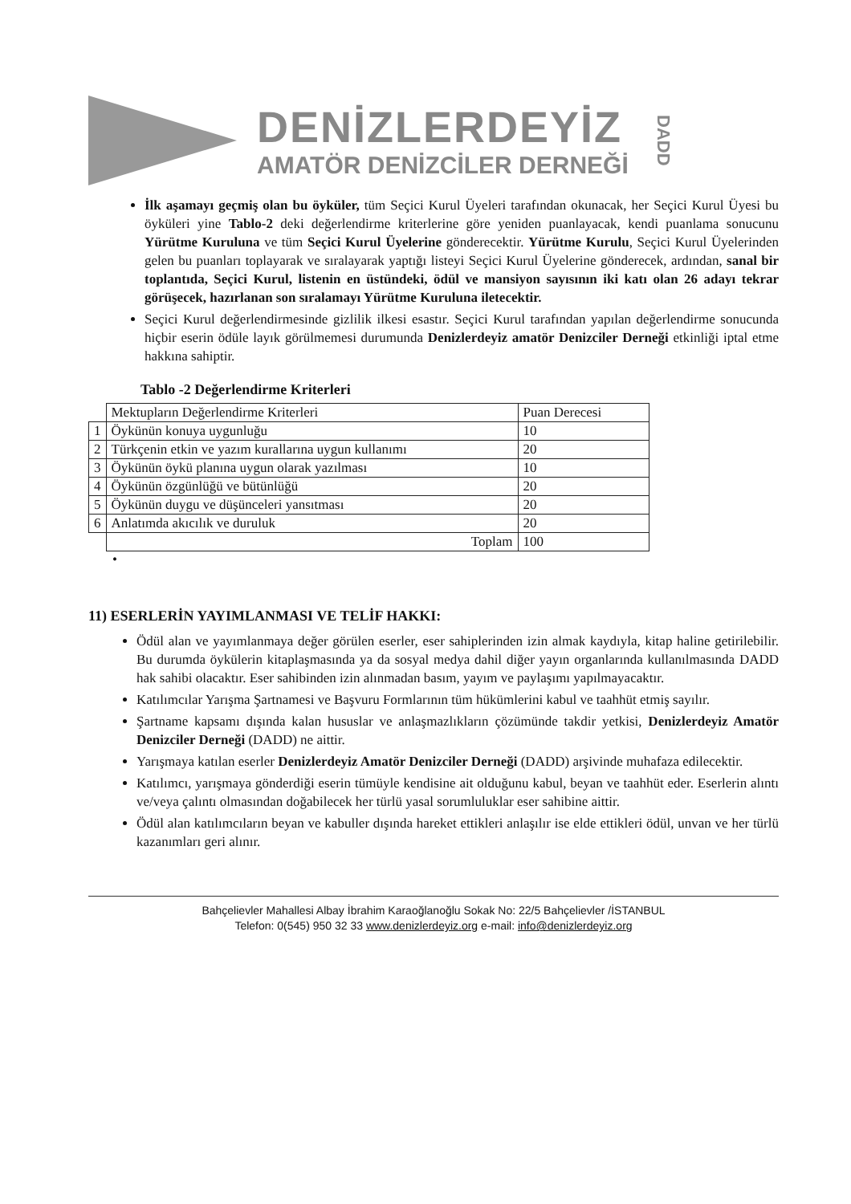DENİZLERDEYİZ
AMATÖR DENİZCİLER DERNEĞİ
DADD
İlk aşamayı geçmiş olan bu öyküler, tüm Seçici Kurul Üyeleri tarafından okunacak, her Seçici Kurul Üyesi bu öyküleri yine Tablo-2 deki değerlendirme kriterlerine göre yeniden puanlayacak, kendi puanlama sonucunu Yürütme Kuruluna ve tüm Seçici Kurul Üyelerine gönderecektir. Yürütme Kurulu, Seçici Kurul Üyelerinden gelen bu puanları toplayarak ve sıralayarak yaptığı listeyi Seçici Kurul Üyelerine gönderecek, ardından, sanal bir toplantıda, Seçici Kurul, listenin en üstündeki, ödül ve mansiyon sayısının iki katı olan 26 adayı tekrar görüşecek, hazırlanan son sıralamayı Yürütme Kuruluna iletecektir.
Seçici Kurul değerlendirmesinde gizlilik ilkesi esastır. Seçici Kurul tarafından yapılan değerlendirme sonucunda hiçbir eserin ödüle layık görülmemesi durumunda Denizlerdeyiz amatör Denizciler Derneği etkinliği iptal etme hakkına sahiptir.
Tablo -2 Değerlendirme Kriterleri
| | Mektupların Değerlendirme Kriterleri | Puan Derecesi |
| 1 | Öykünün konuya uygunluğu | 10 |
| 2 | Türkçenin etkin ve yazım kurallarına uygun kullanımı | 20 |
| 3 | Öykünün öykü planına uygun olarak yazılması | 10 |
| 4 | Öykünün özgünlüğü ve bütünlüğü | 20 |
| 5 | Öykünün duygu ve düşünceleri yansıtması | 20 |
| 6 | Anlatımda akıcılık ve duruluk | 20 |
| | Toplam | 100 |
•
11) ESERLERİN YAYIMLANMASI VE TELİF HAKKI:
Ödül alan ve yayımlanmaya değer görülen eserler, eser sahiplerinden izin almak kaydıyla, kitap haline getirilebilir. Bu durumda öykülerin kitaplaşmasında ya da sosyal medya dahil diğer yayın organlarında kullanılmasında DADD hak sahibi olacaktır. Eser sahibinden izin alınmadan basım, yayım ve paylaşımı yapılmayacaktır.
Katılımcılar Yarışma Şartnamesi ve Başvuru Formlarının tüm hükümlerini kabul ve taahhüt etmiş sayılır.
Şartname kapsamı dışında kalan hususlar ve anlaşmazlıkların çözümünde takdir yetkisi, Denizlerdeyiz Amatör Denizciler Derneği (DADD) ne aittir.
Yarışmaya katılan eserler Denizlerdeyiz Amatör Denizciler Derneği (DADD) arşivinde muhafaza edilecektir.
Katılımcı, yarışmaya gönderdiği eserin tümüyle kendisine ait olduğunu kabul, beyan ve taahhüt eder. Eserlerin alıntı ve/veya çalıntı olmasından doğabilecek her türlü yasal sorumluluklar eser sahibine aittir.
Ödül alan katılımcıların beyan ve kabuller dışında hareket ettikleri anlaşılır ise elde ettikleri ödül, unvan ve her türlü kazanımları geri alınır.
Bahçelievler Mahallesi Albay İbrahim Karaoğlanoğlu Sokak No: 22/5 Bahçelievler /İSTANBUL
Telefon: 0(545) 950 32 33 www.denizlerdeyiz.org e-mail: info@denizlerdeyiz.org